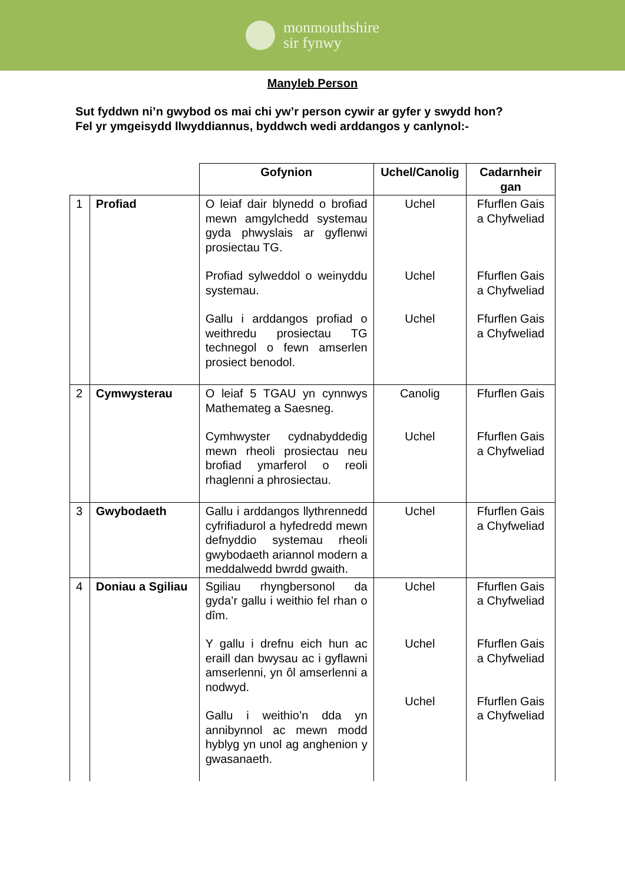monmouthshire
sir fynwy
Manyleb Person
Sut fyddwn ni’n gwybod os mai chi yw’r person cywir ar gyfer y swydd hon?
Fel yr ymgeisydd llwyddiannus, byddwch wedi arddangos y canlynol:-
| | | Gofynion | Uchel/Canolig | Cadarnheir gan |
| --- | --- | --- | --- | --- |
| 1 | Profiad | O leiaf dair blynedd o brofiad mewn amgylchedd systemau gyda phwyslais ar gyflenwi prosiectau TG. Profiad sylweddol o weinyddu systemau. Gallu i arddangos profiad o weithredu prosiectau TG technegol o fewn amserlen prosiect benodol. | Uchel Uchel Uchel | Ffurflen Gais a Chyfweliad Ffurflen Gais a Chyfweliad Ffurflen Gais a Chyfweliad |
| 2 | Cymwysterau | O leiaf 5 TGAU yn cynnwys Mathemateg a Saesneg. Cymhwyster cydnabyddedig mewn rheoli prosiectau neu brofiad ymarferol o reoli rhaglenni a phrosiectau. | Canolig Uchel | Ffurflen Gais Ffurflen Gais a Chyfweliad |
| 3 | Gwybodaeth | Gallu i arddangos llythrennedd cyfrifiadurol a hyfedredd mewn defnyddio systemau rheoli gwybodaeth ariannol modern a meddalwedd bwrdd gwaith. | Uchel | Ffurflen Gais a Chyfweliad |
| 4 | Doniau a Sgiliau | Sgiliau rhyngbersonol da gyda’r gallu i weithio fel rhan o dîm. Y gallu i drefnu eich hun ac eraill dan bwysau ac i gyflawni amserlenni, yn ôl amserlenni a nodwyd. Gallu i weithio’n dda yn annibynnol ac mewn modd hyblyg yn unol ag anghenion y gwasanaeth. | Uchel Uchel Uchel | Ffurflen Gais a Chyfweliad Ffurflen Gais a Chyfweliad Ffurflen Gais a Chyfweliad |